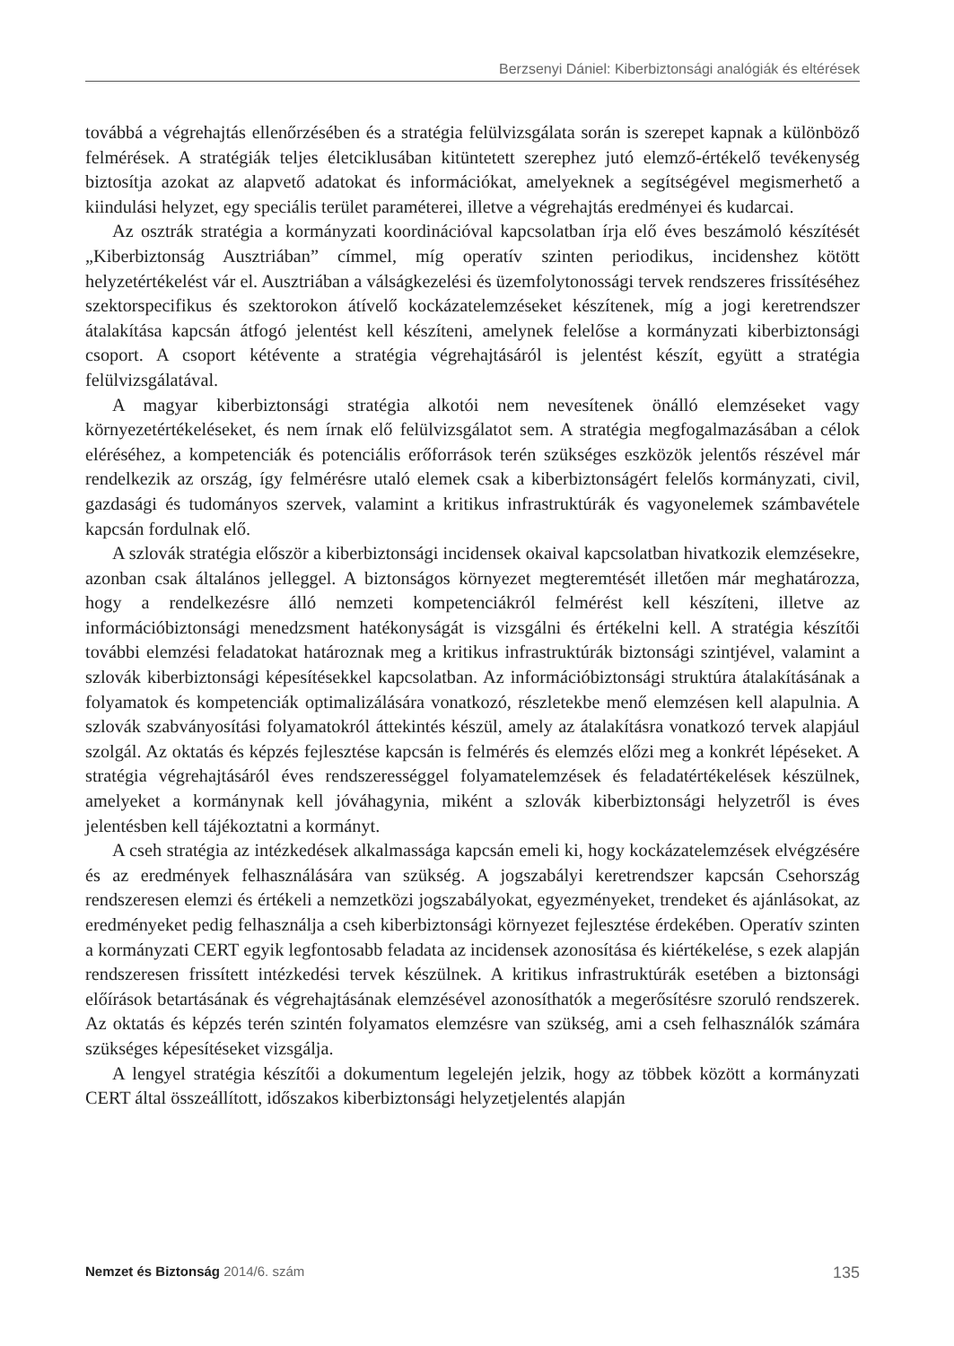Berzsenyi Dániel: Kiberbiztonsági analógiák és eltérések
továbbá a végrehajtás ellenőrzésében és a stratégia felülvizsgálata során is szerepet kapnak a különböző felmérések. A stratégiák teljes életciklusában kitüntetett szerephez jutó elemző-értékelő tevékenység biztosítja azokat az alapvető adatokat és információkat, amelyeknek a segítségével megismerhető a kiindulási helyzet, egy speciális terület paraméterei, illetve a végrehajtás eredményei és kudarcai.
Az osztrák stratégia a kormányzati koordinációval kapcsolatban írja elő éves beszámoló készítését „Kiberbiztonság Ausztriában” címmel, míg operatív szinten periodikus, incidenshez kötött helyzetértékelést vár el. Ausztriában a válságkezelési és üzemfolytonossági tervek rendszeres frissítéséhez szektorspecifikus és szektorokon átívelő kockázatelemzéseket készítenek, míg a jogi keretrendszer átalakítása kapcsán átfogó jelentést kell készíteni, amelynek felelőse a kormányzati kiberbiztonsági csoport. A csoport kétévente a stratégia végrehajtásáról is jelentést készít, együtt a stratégia felülvizsgálatával.
A magyar kiberbiztonsági stratégia alkotói nem nevesítenek önálló elemzéseket vagy környezetértékeléseket, és nem írnak elő felülvizsgálatot sem. A stratégia megfogalmazásában a célok eléréséhez, a kompetenciák és potenciális erőforrások terén szükséges eszközök jelentős részével már rendelkezik az ország, így felmérésre utaló elemek csak a kiberbiztonságért felelős kormányzati, civil, gazdasági és tudományos szervek, valamint a kritikus infrastruktúrák és vagyonelemek számbavétele kapcsán fordulnak elő.
A szlovák stratégia először a kiberbiztonsági incidensek okaival kapcsolatban hivatkozik elemzésekre, azonban csak általános jelleggel. A biztonságos környezet megteremtését illetően már meghatározza, hogy a rendelkezésre álló nemzeti kompetenciákról felmérést kell készíteni, illetve az információbiztonsági menedzsment hatékonyságát is vizsgálni és értékelni kell. A stratégia készítői további elemzési feladatokat határoznak meg a kritikus infrastruktúrák biztonsági szintjével, valamint a szlovák kiberbiztonsági képesítésekkel kapcsolatban. Az információbiztonsági struktúra átalakításának a folyamatok és kompetenciák optimalizálására vonatkozó, részletekbe menő elemzésen kell alapulnia. A szlovák szabványosítási folyamatokról áttekintés készül, amely az átalakításra vonatkozó tervek alapjául szolgál. Az oktatás és képzés fejlesztése kapcsán is felmérés és elemzés előzi meg a konkrét lépéseket. A stratégia végrehajtásáról éves rendszerességgel folyamatelemzések és feladatértékelések készülnek, amelyeket a kormánynak kell jóváhagynia, miként a szlovák kiberbiztonsági helyzetről is éves jelentésben kell tájékoztatni a kormányt.
A cseh stratégia az intézkedések alkalmassága kapcsán emeli ki, hogy kockázatelemzések elvégzésére és az eredmények felhasználására van szükség. A jogszabályi keretrendszer kapcsán Csehország rendszeresen elemzi és értékeli a nemzetközi jogszabályokat, egyezményeket, trendeket és ajánlásokat, az eredményeket pedig felhasználja a cseh kiberbiztonsági környezet fejlesztése érdekében. Operatív szinten a kormányzati CERT egyik legfontosabb feladata az incidensek azonosítása és kiértékelése, s ezek alapján rendszeresen frissített intézkedési tervek készülnek. A kritikus infrastruktúrák esetében a biztonsági előírások betartásának és végrehajtásának elemzésével azonosíthatók a megerősítésre szoruló rendszerek. Az oktatás és képzés terén szintén folyamatos elemzésre van szükség, ami a cseh felhasználók számára szükséges képesítéseket vizsgálja.
A lengyel stratégia készítői a dokumentum legelején jelzik, hogy az többek között a kormányzati CERT által összeállított, időszakos kiberbiztonsági helyzetjelentés alapján
Nemzet és Biztonság 2014/6. szám 135